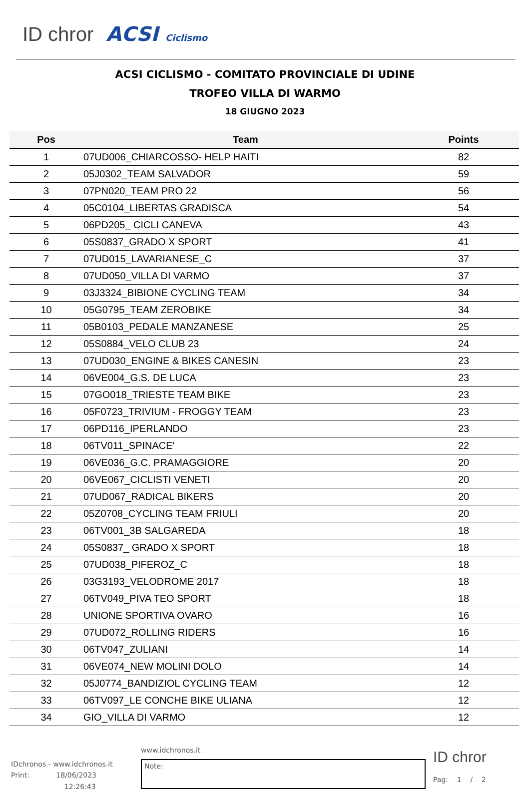ID chror ACSI Ciclismo
ACSI CICLISMO - COMITATO PROVINCIALE DI UDINE
TROFEO VILLA DI WARMO
18 GIUGNO 2023
| Pos | Team | Points |
| --- | --- | --- |
| 1 | 07UD006_CHIARCOSSO- HELP HAITI | 82 |
| 2 | 05J0302_TEAM SALVADOR | 59 |
| 3 | 07PN020_TEAM PRO 22 | 56 |
| 4 | 05C0104_LIBERTAS GRADISCA | 54 |
| 5 | 06PD205_ CICLI CANEVA | 43 |
| 6 | 05S0837_GRADO X SPORT | 41 |
| 7 | 07UD015_LAVARIANESE_C | 37 |
| 8 | 07UD050_VILLA DI VARMO | 37 |
| 9 | 03J3324_BIBIONE CYCLING TEAM | 34 |
| 10 | 05G0795_TEAM ZEROBIKE | 34 |
| 11 | 05B0103_PEDALE MANZANESE | 25 |
| 12 | 05S0884_VELO CLUB 23 | 24 |
| 13 | 07UD030_ENGINE & BIKES CANESIN | 23 |
| 14 | 06VE004_G.S. DE LUCA | 23 |
| 15 | 07GO018_TRIESTE TEAM BIKE | 23 |
| 16 | 05F0723_TRIVIUM - FROGGY TEAM | 23 |
| 17 | 06PD116_IPERLANDO | 23 |
| 18 | 06TV011_SPINACE' | 22 |
| 19 | 06VE036_G.C. PRAMAGGIORE | 20 |
| 20 | 06VE067_CICLISTI VENETI | 20 |
| 21 | 07UD067_RADICAL BIKERS | 20 |
| 22 | 05Z0708_CYCLING TEAM FRIULI | 20 |
| 23 | 06TV001_3B SALGAREDA | 18 |
| 24 | 05S0837_ GRADO X SPORT | 18 |
| 25 | 07UD038_PIFEROZ_C | 18 |
| 26 | 03G3193_VELODROME 2017 | 18 |
| 27 | 06TV049_PIVA TEO SPORT | 18 |
| 28 | UNIONE SPORTIVA OVARO | 16 |
| 29 | 07UD072_ROLLING RIDERS | 16 |
| 30 | 06TV047_ZULIANI | 14 |
| 31 | 06VE074_NEW MOLINI DOLO | 14 |
| 32 | 05J0774_BANDIZIOL CYCLING TEAM | 12 |
| 33 | 06TV097_LE CONCHE BIKE ULIANA | 12 |
| 34 | GIO_VILLA DI VARMO | 12 |
IDchronos - www.idchronos.it
Print: 18/06/2023
12:26:43
www.idchronos.it
Note:
ID chror
Pag: 1 / 2